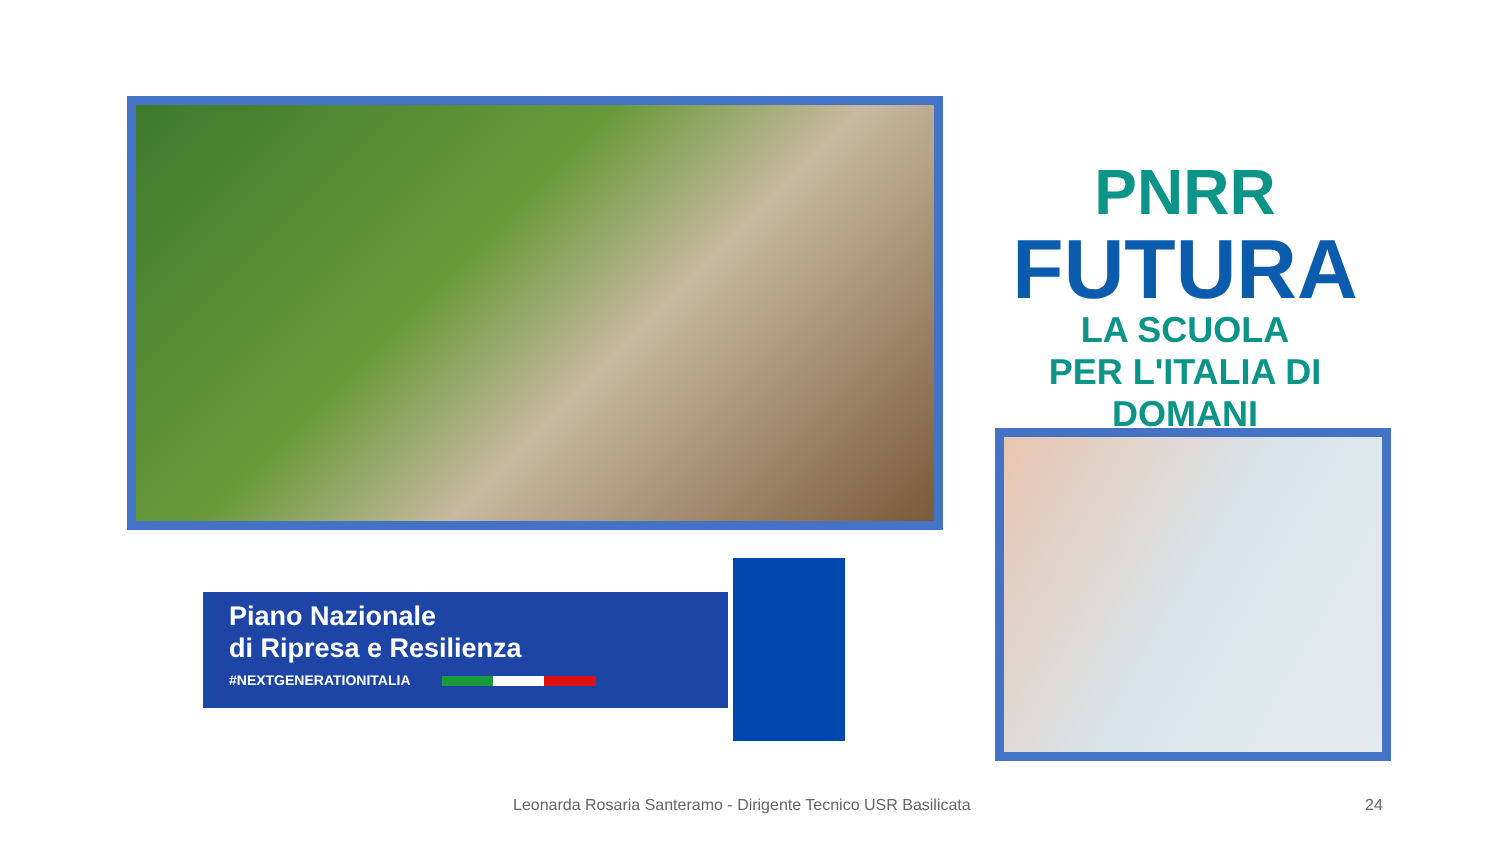PNRR
FUTURA
LA SCUOLA
PER L'ITALIA DI DOMANI
Piano Nazionale
di Ripresa e Resilienza
#NEXTGENERATIONITALIA
Leonarda Rosaria Santeramo - Dirigente Tecnico USR Basilicata 24